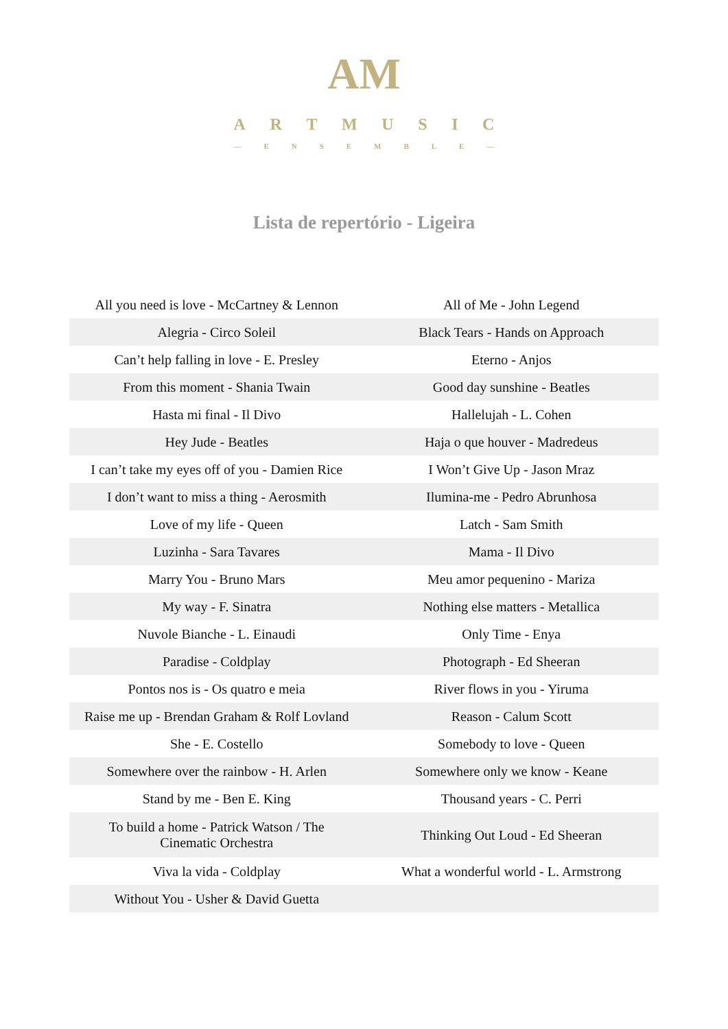AM
ARTMUSIC
— ENSEMBLE —
Lista de repertório - Ligeira
| All you need is love - McCartney & Lennon | All of Me - John Legend |
| Alegria - Circo Soleil | Black Tears - Hands on Approach |
| Can’t help falling in love - E. Presley | Eterno - Anjos |
| From this moment - Shania Twain | Good day sunshine - Beatles |
| Hasta mi final - Il Divo | Hallelujah - L. Cohen |
| Hey Jude - Beatles | Haja o que houver - Madredeus |
| I can’t take my eyes off of you - Damien Rice | I Won’t Give Up - Jason Mraz |
| I don’t want to miss a thing - Aerosmith | Ilumina-me - Pedro Abrunhosa |
| Love of my life - Queen | Latch - Sam Smith |
| Luzinha - Sara Tavares | Mama - Il Divo |
| Marry You - Bruno Mars | Meu amor pequenino - Mariza |
| My way - F. Sinatra | Nothing else matters - Metallica |
| Nuvole Bianche - L. Einaudi | Only Time - Enya |
| Paradise - Coldplay | Photograph - Ed Sheeran |
| Pontos nos is - Os quatro e meia | River flows in you - Yiruma |
| Raise me up - Brendan Graham & Rolf Lovland | Reason - Calum Scott |
| She - E. Costello | Somebody to love - Queen |
| Somewhere over the rainbow - H. Arlen | Somewhere only we know - Keane |
| Stand by me - Ben E. King | Thousand years - C. Perri |
| To build a home - Patrick Watson / The Cinematic Orchestra | Thinking Out Loud - Ed Sheeran |
| Viva la vida - Coldplay | What a wonderful world - L. Armstrong |
| Without You - Usher & David Guetta | |